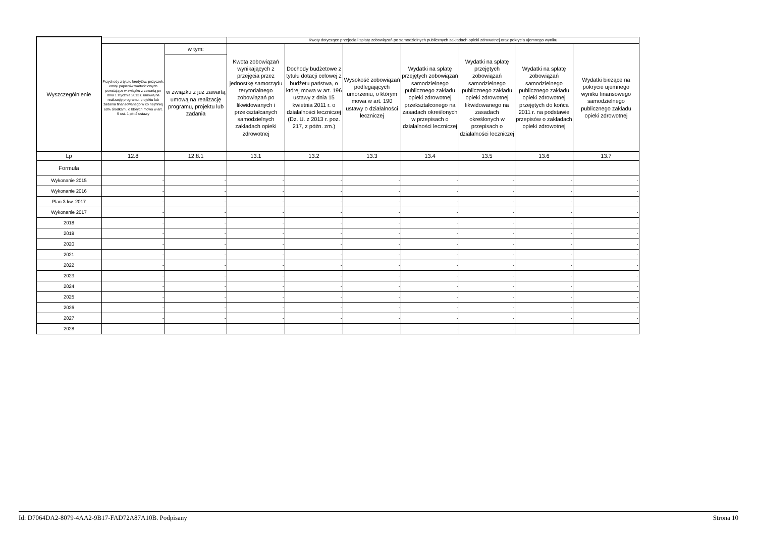| Wyszczególnienie | | | Kwoty dotyczące przejęcia i spłaty zobowiązań po samodzielnych publicznych zakładach opieki zdrowotnej oraz pokrycia ujemnego wyniku | | | | | | |
| --- | --- | --- | --- | --- | --- | --- | --- | --- | --- |
| | Przychody z tytułu kredytów, pożyczek, emisji papierów wartościowych powstające w związku z zawartą po dniu 1 stycznia 2013 r. umową na realizację programu, projektu lub zadania finansowanego w co najmniej 60% środkami, o których mowa w art. 5 ust. 1 pkt 2 ustawy | w tym: | Kwota zobowiązań wynikających z przejęcia przez jednostkę samorządu terytorialnego zobowiązań po likwidowanych i przekształcanych samodzielnych zakładach opieki zdrowotnej | Dochody budżetowe z tytułu dotacji celowej z budżetu państwa, o której mowa w art. 196 ustawy z dnia 15 kwietnia 2011 r. o działalności leczniczej (Dz. U. z 2013 r. poz. 217, z późn. zm.) | Wysokość zobowiązań podlegających umorzeniu, o którym mowa w art. 190 ustawy o działalności leczniczej | Wydatki na spłatę przejętych zobowiązań samodzielnego publicznego zakładu opieki zdrowotnej przekształconego na zasadach określonych w przepisach o działalności leczniczej | Wydatki na spłatę przejętych zobowiązań samodzielnego publicznego zakładu opieki zdrowotnej likwidowanego na zasadach określonych w przepisach o działalności leczniczej | Wydatki na spłatę zobowiązań samodzielnego publicznego zakładu opieki zdrowotnej przejętych do końca 2011 r. na podstawie przepisów o zakładach opieki zdrowotnej | Wydatki bieżące na pokrycie ujemnego wyniku finansowego samodzielnego publicznego zakładu opieki zdrowotnej |
| | | w związku z już zawartą umową na realizację programu, projektu lub zadania | | | | | | | |
| Lp | 12.8 | 12.8.1 | 13.1 | 13.2 | 13.3 | 13.4 | 13.5 | 13.6 | 13.7 |
| Formuła | | | | | | | | | |
| Wykonanie 2015 | - | - | - | - | - | - | - | - | - |
| Wykonanie 2016 | - | - | - | - | - | - | - | - | - |
| Plan 3 kw. 2017 | - | - | - | - | - | - | - | - | - |
| Wykonanie 2017 | - | - | - | - | - | - | - | - | - |
| 2018 | - | - | - | - | - | - | - | - | - |
| 2019 | - | - | - | - | - | - | - | - | - |
| 2020 | - | - | - | - | - | - | - | - | - |
| 2021 | - | - | - | - | - | - | - | - | - |
| 2022 | - | - | - | - | - | - | - | - | - |
| 2023 | - | - | - | - | - | - | - | - | - |
| 2024 | - | - | - | - | - | - | - | - | - |
| 2025 | - | - | - | - | - | - | - | - | - |
| 2026 | - | - | - | - | - | - | - | - | - |
| 2027 | - | - | - | - | - | - | - | - | - |
| 2028 | - | - | - | - | - | - | - | - | - |
Id: D7064DA2-8079-4AA2-9B17-FAD72A87A10B. Podpisany Strona 10